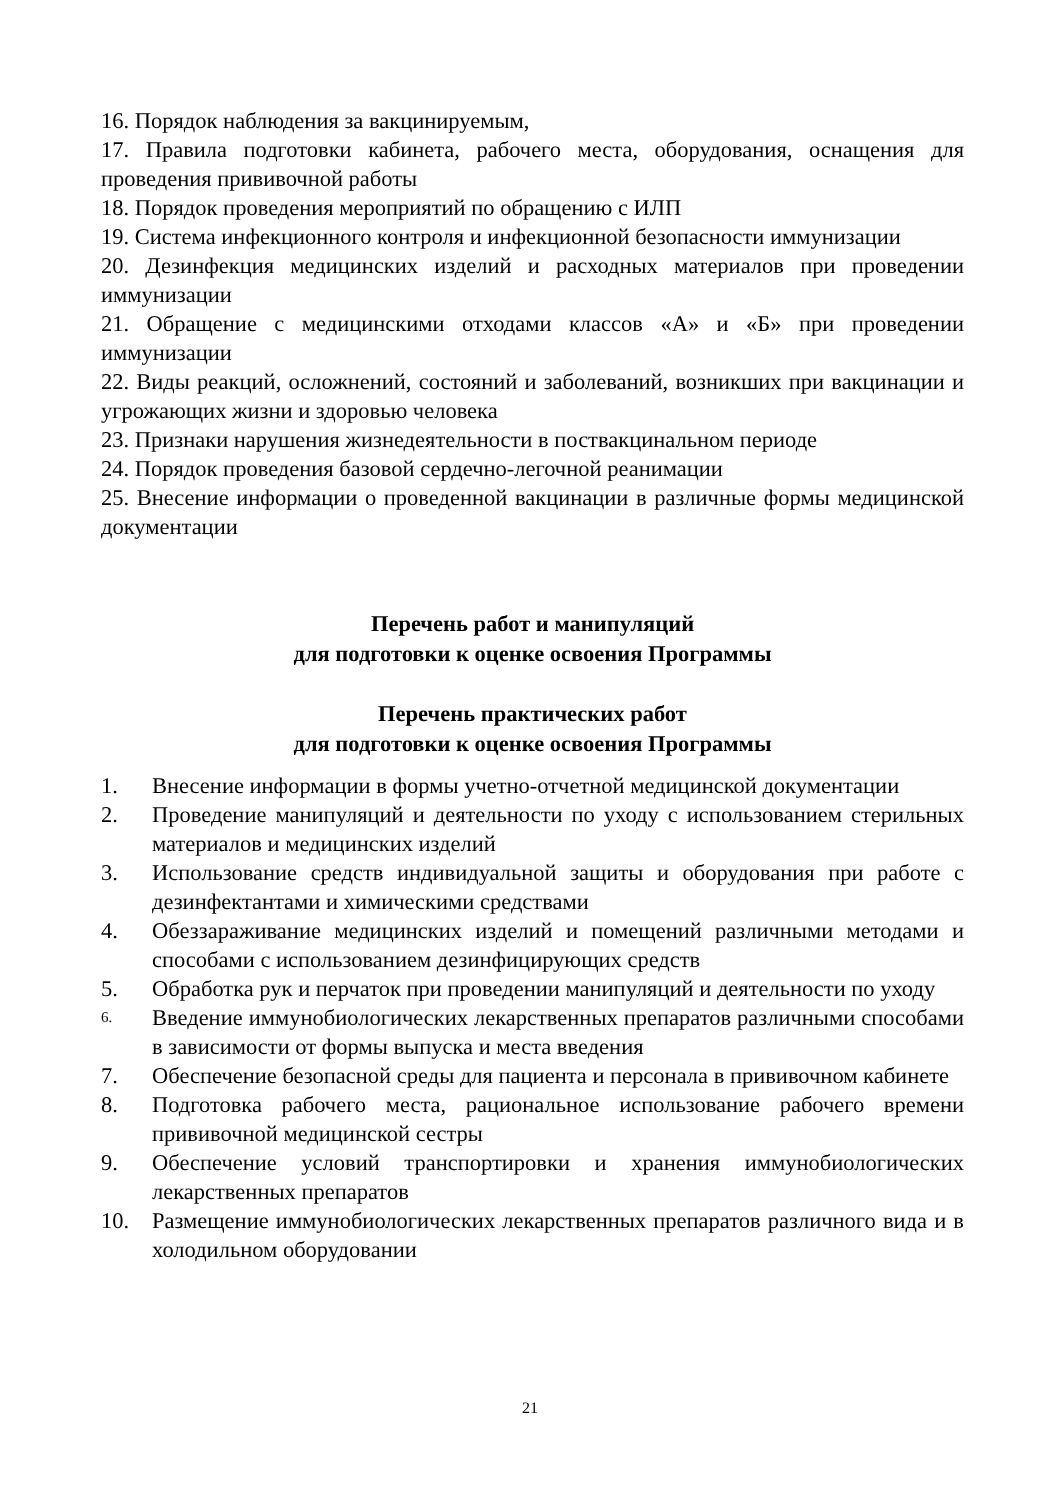16. Порядок наблюдения за вакцинируемым,
17. Правила подготовки кабинета, рабочего места, оборудования, оснащения для проведения прививочной работы
18. Порядок проведения мероприятий по обращению с ИЛП
19. Система инфекционного контроля и инфекционной безопасности иммунизации
20. Дезинфекция медицинских изделий и расходных материалов при проведении иммунизации
21. Обращение с медицинскими отходами классов «А» и «Б» при проведении иммунизации
22. Виды реакций, осложнений, состояний и заболеваний, возникших при вакцинации и угрожающих жизни и здоровью человека
23. Признаки нарушения жизнедеятельности в поствакцинальном периоде
24. Порядок проведения базовой сердечно-легочной реанимации
25. Внесение информации о проведенной вакцинации в различные формы медицинской документации
Перечень работ и манипуляций
для подготовки к оценке освоения Программы
Перечень практических работ
для подготовки к оценке освоения Программы
1. Внесение информации в формы учетно-отчетной медицинской документации
2. Проведение манипуляций и деятельности по уходу с использованием стерильных материалов и медицинских изделий
3. Использование средств индивидуальной защиты и оборудования при работе с дезинфектантами и химическими средствами
4. Обеззараживание медицинских изделий и помещений различными методами и способами с использованием дезинфицирующих средств
5. Обработка рук и перчаток при проведении манипуляций и деятельности по уходу
6. Введение иммунобиологических лекарственных препаратов различными способами в зависимости от формы выпуска и места введения
7. Обеспечение безопасной среды для пациента и персонала в прививочном кабинете
8. Подготовка рабочего места, рациональное использование рабочего времени прививочной медицинской сестры
9. Обеспечение условий транспортировки и хранения иммунобиологических лекарственных препаратов
10. Размещение иммунобиологических лекарственных препаратов различного вида и в холодильном оборудовании
21